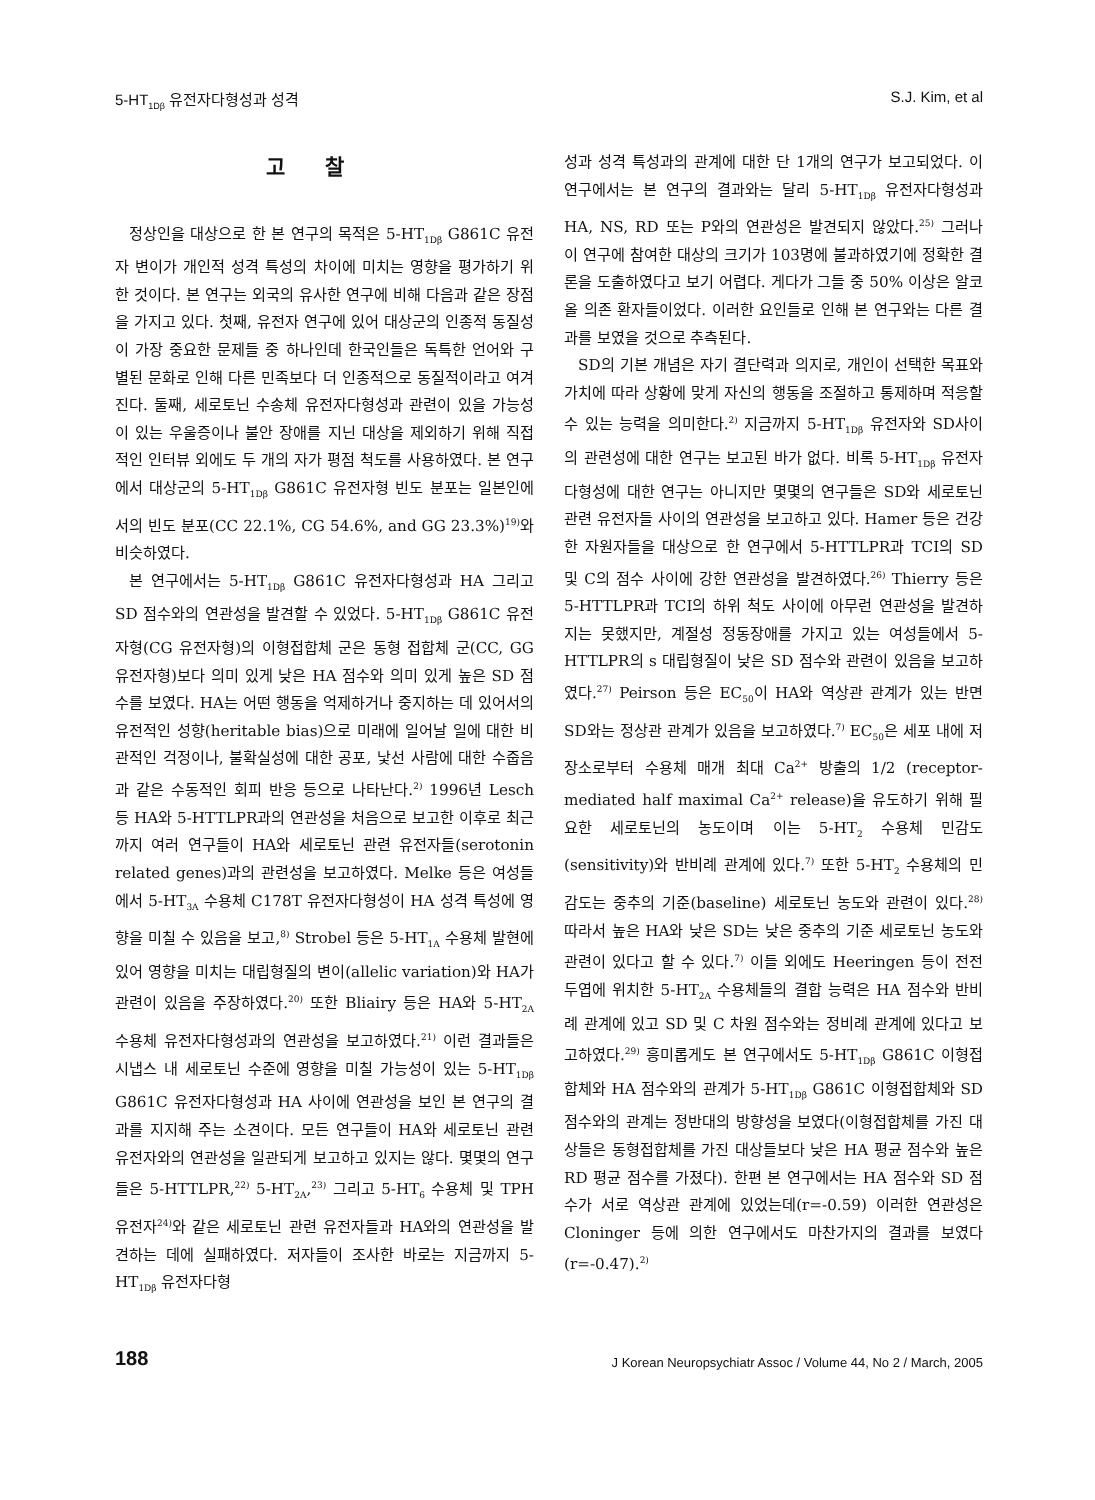5-HT<sub>1Dβ</sub> 유전자다형성과 성격 S.J. Kim, et al
고찰
정상인을 대상으로 한 본 연구의 목적은 5-HT<sub>1Dβ</sub> G861C 유전자 변이가 개인적 성격 특성의 차이에 미치는 영향을 평가하기 위한 것이다. 본 연구는 외국의 유사한 연구에 비해 다음과 같은 장점을 가지고 있다. 첫째, 유전자 연구에 있어 대상군의 인종적 동질성이 가장 중요한 문제들 중 하나인데 한국인들은 독특한 언어와 구별된 문화로 인해 다른 민족보다 더 인종적으로 동질적이라고 여겨진다. 둘째, 세로토닌 수송체 유전자다형성과 관련이 있을 가능성이 있는 우울증이나 불안 장애를 지닌 대상을 제외하기 위해 직접적인 인터뷰 외에도 두 개의 자가 평점 척도를 사용하였다. 본 연구에서 대상군의 5-HT<sub>1Dβ</sub> G861C 유전자형 빈도 분포는 일본인에서의 빈도 분포(CC 22.1%, CG 54.6%, and GG 23.3%)<sup>19)</sup>와 비슷하였다.
본 연구에서는 5-HT<sub>1Dβ</sub> G861C 유전자다형성과 HA 그리고 SD 점수와의 연관성을 발견할 수 있었다. 5-HT<sub>1Dβ</sub> G861C 유전자형(CG 유전자형)의 이형접합체 군은 동형 접합체 군(CC, GG 유전자형)보다 의미 있게 낮은 HA 점수와 의미 있게 높은 SD 점수를 보였다. HA는 어떤 행동을 억제하거나 중지하는 데 있어서의 유전적인 성향(heritable bias)으로 미래에 일어날 일에 대한 비관적인 걱정이나, 불확실성에 대한 공포, 낯선 사람에 대한 수줍음과 같은 수동적인 회피 반응 등으로 나타난다.<sup>2)</sup> 1996년 Lesch 등 HA와 5-HTTLPR과의 연관성을 처음으로 보고한 이후로 최근까지 여러 연구들이 HA와 세로토닌 관련 유전자들(serotonin related genes)과의 관련성을 보고하였다. Melke 등은 여성들에서 5-HT<sub>3A</sub> 수용체 C178T 유전자다형성이 HA 성격 특성에 영향을 미칠 수 있음을 보고,<sup>8)</sup> Strobel 등은 5-HT<sub>1A</sub> 수용체 발현에 있어 영향을 미치는 대립형질의 변이(allelic variation)와 HA가 관련이 있음을 주장하였다.<sup>20)</sup> 또한 Bliairy 등은 HA와 5-HT<sub>2A</sub> 수용체 유전자다형성과의 연관성을 보고하였다.<sup>21)</sup> 이런 결과들은 시냅스 내 세로토닌 수준에 영향을 미칠 가능성이 있는 5-HT<sub>1Dβ</sub> G861C 유전자다형성과 HA 사이에 연관성을 보인 본 연구의 결과를 지지해 주는 소견이다. 모든 연구들이 HA와 세로토닌 관련 유전자와의 연관성을 일관되게 보고하고 있지는 않다. 몇몇의 연구들은 5-HTTLPR,<sup>22)</sup> 5-HT<sub>2A</sub>,<sup>23)</sup> 그리고 5-HT<sub>6</sub> 수용체 및 TPH 유전자<sup>24)</sup>와 같은 세로토닌 관련 유전자들과 HA와의 연관성을 발견하는 데에 실패하였다. 저자들이 조사한 바로는 지금까지 5-HT<sub>1Dβ</sub> 유전자다형
성과 성격 특성과의 관계에 대한 단 1개의 연구가 보고되었다. 이 연구에서는 본 연구의 결과와는 달리 5-HT<sub>1Dβ</sub> 유전자다형성과 HA, NS, RD 또는 P와의 연관성은 발견되지 않았다.<sup>25)</sup> 그러나 이 연구에 참여한 대상의 크기가 103명에 불과하였기에 정확한 결론을 도출하였다고 보기 어렵다. 게다가 그들 중 50% 이상은 알코올 의존 환자들이었다. 이러한 요인들로 인해 본 연구와는 다른 결과를 보였을 것으로 추측된다.
SD의 기본 개념은 자기 결단력과 의지로, 개인이 선택한 목표와 가치에 따라 상황에 맞게 자신의 행동을 조절하고 통제하며 적응할 수 있는 능력을 의미한다.<sup>2)</sup> 지금까지 5-HT<sub>1Dβ</sub> 유전자와 SD사이의 관련성에 대한 연구는 보고된 바가 없다. 비록 5-HT<sub>1Dβ</sub> 유전자다형성에 대한 연구는 아니지만 몇몇의 연구들은 SD와 세로토닌 관련 유전자들 사이의 연관성을 보고하고 있다. Hamer 등은 건강한 자원자들을 대상으로 한 연구에서 5-HTTLPR과 TCI의 SD 및 C의 점수 사이에 강한 연관성을 발견하였다.<sup>26)</sup> Thierry 등은 5-HTTLPR과 TCI의 하위 척도 사이에 아무런 연관성을 발견하지는 못했지만, 계절성 정동장애를 가지고 있는 여성들에서 5-HTTLPR의 s 대립형질이 낮은 SD 점수와 관련이 있음을 보고하였다.<sup>27)</sup> Peirson 등은 EC<sub>50</sub>이 HA와 역상관 관계가 있는 반면 SD와는 정상관 관계가 있음을 보고하였다.<sup>7)</sup> EC<sub>50</sub>은 세포 내에 저장소로부터 수용체 매개 최대 Ca<sup>2+</sup> 방출의 1/2 (receptor-mediated half maximal Ca<sup>2+</sup> release)을 유도하기 위해 필요한 세로토닌의 농도이며 이는 5-HT<sub>2</sub> 수용체 민감도(sensitivity)와 반비례 관계에 있다.<sup>7)</sup> 또한 5-HT<sub>2</sub> 수용체의 민감도는 중추의 기준(baseline) 세로토닌 농도와 관련이 있다.<sup>28)</sup> 따라서 높은 HA와 낮은 SD는 낮은 중추의 기준 세로토닌 농도와 관련이 있다고 할 수 있다.<sup>7)</sup> 이들 외에도 Heeringen 등이 전전두엽에 위치한 5-HT<sub>2A</sub> 수용체들의 결합 능력은 HA 점수와 반비례 관계에 있고 SD 및 C 차원 점수와는 정비례 관계에 있다고 보고하였다.<sup>29)</sup> 흥미롭게도 본 연구에서도 5-HT<sub>1Dβ</sub> G861C 이형접합체와 HA 점수와의 관계가 5-HT<sub>1Dβ</sub> G861C 이형접합체와 SD 점수와의 관계는 정반대의 방향성을 보였다(이형접합체를 가진 대상들은 동형접합체를 가진 대상들보다 낮은 HA 평균 점수와 높은 RD 평균 점수를 가졌다). 한편 본 연구에서는 HA 점수와 SD 점수가 서로 역상관 관계에 있었는데(r=-0.59) 이러한 연관성은 Cloninger 등에 의한 연구에서도 마찬가지의 결과를 보였다(r=-0.47).<sup>2)</sup>
188 J Korean Neuropsychiatr Assoc / Volume 44, No 2 / March, 2005